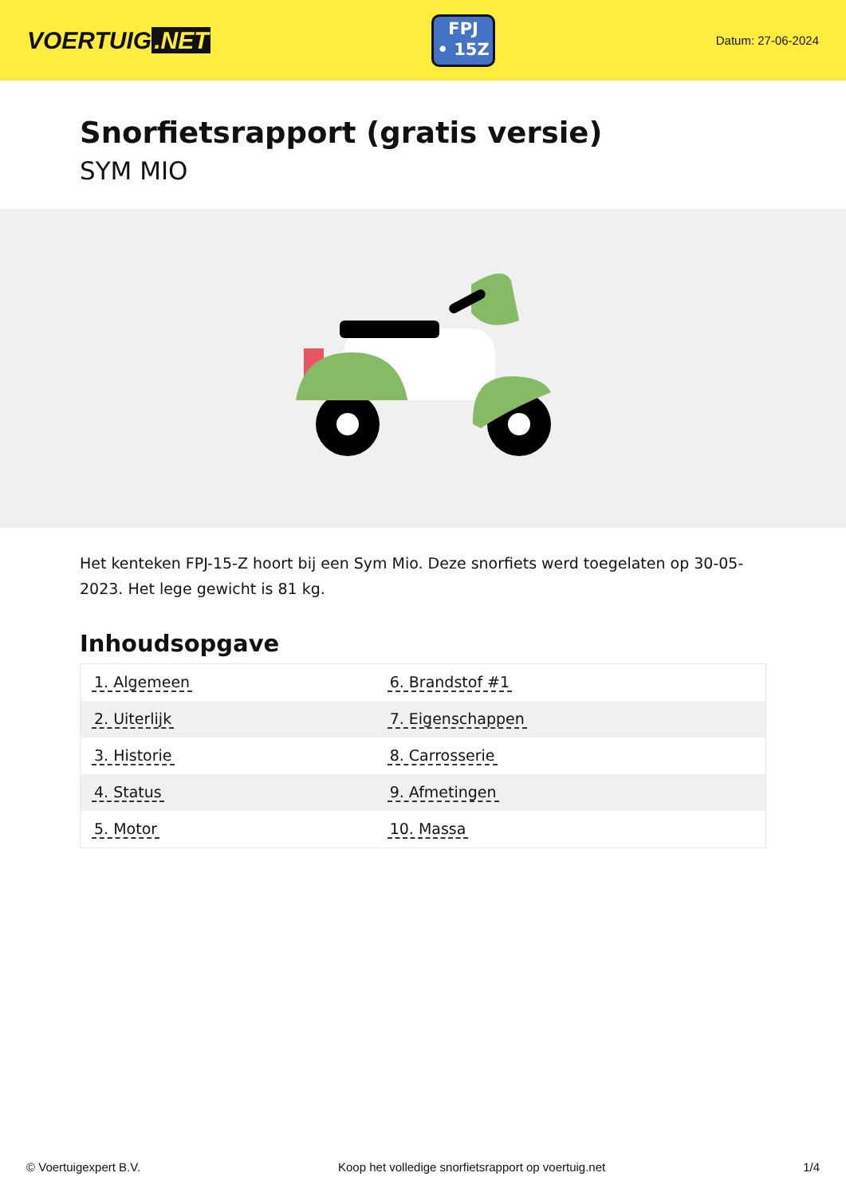VOERTUIG.NET
FPJ
• 15Z
Datum: 27-06-2024
Snorfietsrapport (gratis versie)
SYM MIO
Het kenteken FPJ-15-Z hoort bij een Sym Mio. Deze snorfiets werd toegelaten op 30-05-2023. Het lege gewicht is 81 kg.
Inhoudsopgave
| 1. Algemeen | 6. Brandstof #1 |
| 2. Uiterlijk | 7. Eigenschappen |
| 3. Historie | 8. Carrosserie |
| 4. Status | 9. Afmetingen |
| 5. Motor | 10. Massa |
© Voertuigexpert B.V. Koop het volledige snorfietsrapport op voertuig.net 1/4